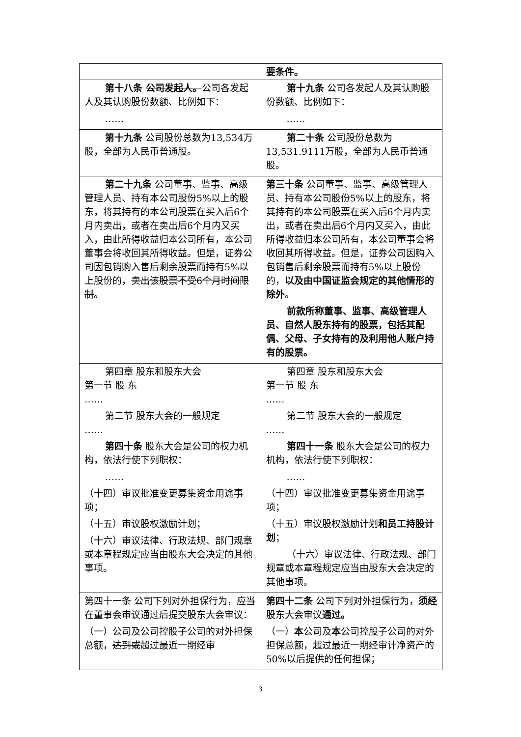| | 要条件。 |
| 第十八条 公司发起人。 公司各发起人及其认购股份数额、比例如下： …… | 第十九条 公司各发起人及其认购股份数额、比例如下： …… |
| 第十九条 公司股份总数为13,534万股，全部为人民币普通股。 | 第二十条 公司股份总数为13,531.9111万股，全部为人民币普通股。 |
| 第二十九条 公司董事、监事、高级管理人员、持有本公司股份5%以上的股东，将其持有的本公司股票在买入后6个月内卖出，或者在卖出后6个月内又买入，由此所得收益归本公司所有，本公司董事会将收回其所得收益。但是，证券公司因包销购入售后剩余股票而持有5%以上股份的， 卖出该股票不受6个月时间限制 。 | 第三十条 公司董事、监事、高级管理人员、持有本公司股份5%以上的股东，将其持有的本公司股票在买入后6个月内卖出，或者在卖出后6个月内又买入，由此所得收益归本公司所有，本公司董事会将收回其所得收益。但是，证券公司因购入包销售后剩余股票而持有5%以上股份的， 以及由中国证监会规定的其他情形的除外 。 前款所称董事、监事、高级管理人员、自然人股东持有的股票，包括其配偶、父母、子女持有的及利用他人账户持有的股票。 |
| 第四章 股东和股东大会 第一节 股 东 …… 第二节 股东大会的一般规定 …… 第四十条 股东大会是公司的权力机构，依法行使下列职权： …… （十四）审议批准变更募集资金用途事项； （十五）审议股权激励计划； （十六）审议法律、行政法规、部门规章或本章程规定应当由股东大会决定的其他事项。 | 第四章 股东和股东大会 第一节 股 东 …… 第二节 股东大会的一般规定 …… 第四十一条 股东大会是公司的权力机构，依法行使下列职权： …… （十四）审议批准变更募集资金用途事项； （十五）审议股权激励计划 和员工持股计划 ； （十六）审议法律、行政法规、部门规章或本章程规定应当由股东大会决定的其他事项。 |
| 第四十一条 公司下列对外担保行为， 应当在董事会审议通过后提交 股东大会审议： （一）公司及公司控股子公司的对外担保总额， 达到或 超过最近一期经审 | 第四十二条 公司下列对外担保行为， 须经 股东大会审议 通过。 （一） 本 公司及 本 公司控股子公司的对外担保总额，超过最近一期经审计净资产的50%以后提供的任何担保； |
3